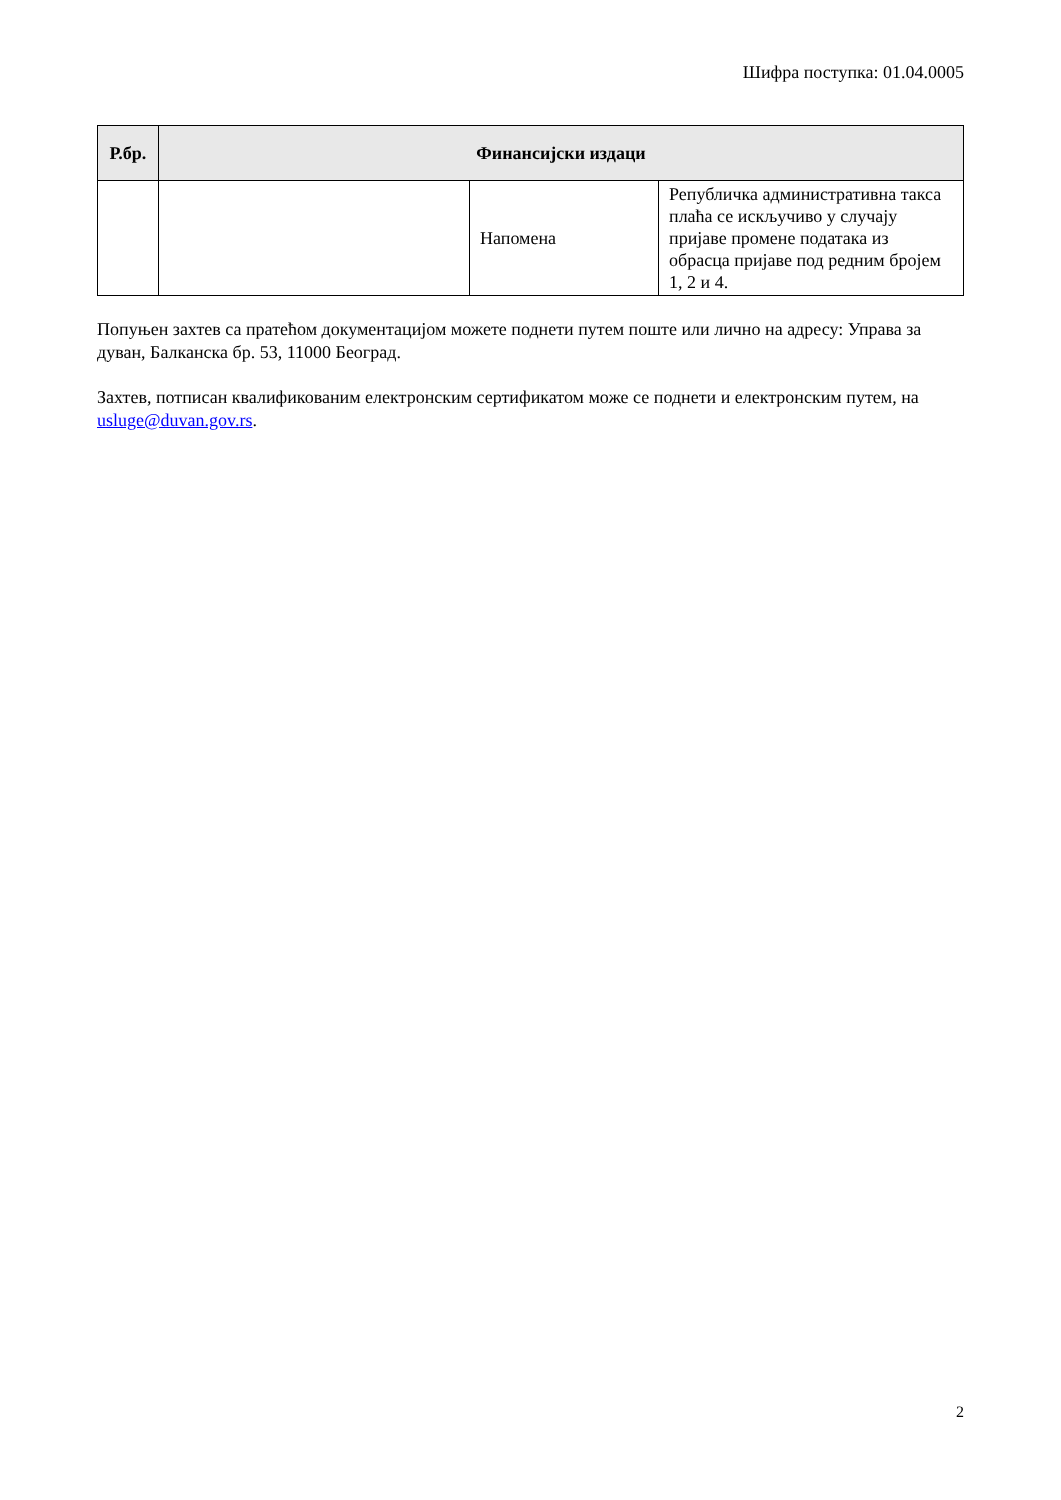Шифра поступка: 01.04.0005
| Р.бр. | Финансијски издаци | | |
| --- | --- | --- | --- |
| | | Напомена | Републичка административна такса плаћа се искључиво у случају пријаве промене података из обрасца пријаве под редним бројем 1, 2 и 4. |
Попуњен захтев са пратећом документацијом можете поднети путем поште или лично на адресу: Управа за дуван, Балканска бр. 53, 11000 Београд.
Захтев, потписан квалификованим електронским сертификатом може се поднети и електронским путем, на usluge@duvan.gov.rs.
2